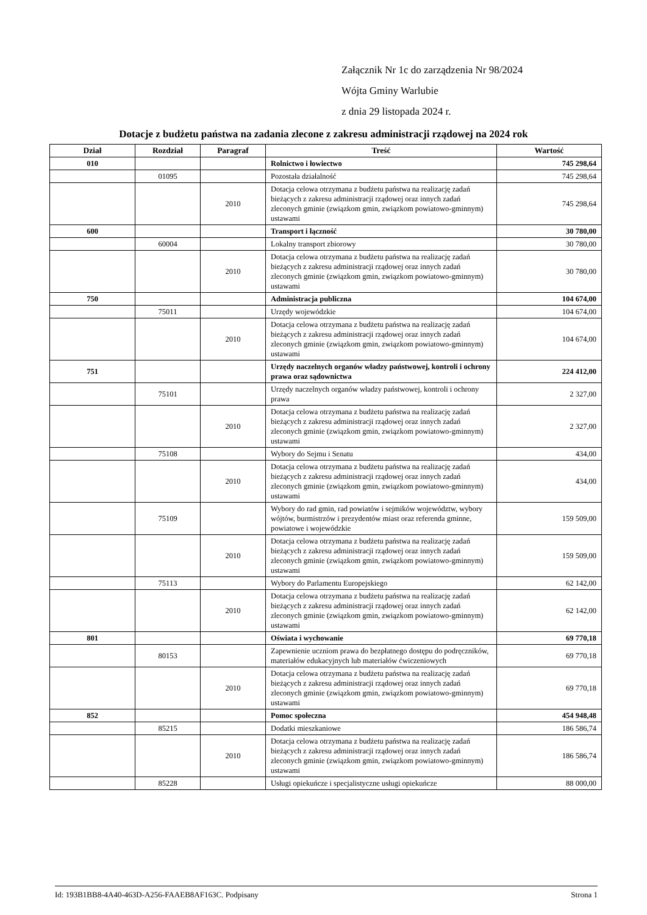Załącznik Nr 1c do zarządzenia Nr 98/2024
Wójta Gminy Warlubie
z dnia 29 listopada 2024 r.
Dotacje z budżetu państwa na zadania zlecone z zakresu administracji rządowej na 2024 rok
| Dział | Rozdział | Paragraf | Treść | Wartość |
| --- | --- | --- | --- | --- |
| 010 | | | Rolnictwo i łowiectwo | 745 298,64 |
| | 01095 | | Pozostała działalność | 745 298,64 |
| | | 2010 | Dotacja celowa otrzymana z budżetu państwa na realizację zadań bieżących z zakresu administracji rządowej oraz innych zadań zleconych gminie (związkom gmin, związkom powiatowo-gminnym) ustawami | 745 298,64 |
| 600 | | | Transport i łączność | 30 780,00 |
| | 60004 | | Lokalny transport zbiorowy | 30 780,00 |
| | | 2010 | Dotacja celowa otrzymana z budżetu państwa na realizację zadań bieżących z zakresu administracji rządowej oraz innych zadań zleconych gminie (związkom gmin, związkom powiatowo-gminnym) ustawami | 30 780,00 |
| 750 | | | Administracja publiczna | 104 674,00 |
| | 75011 | | Urzędy wojewódzkie | 104 674,00 |
| | | 2010 | Dotacja celowa otrzymana z budżetu państwa na realizację zadań bieżących z zakresu administracji rządowej oraz innych zadań zleconych gminie (związkom gmin, związkom powiatowo-gminnym) ustawami | 104 674,00 |
| 751 | | | Urzędy naczelnych organów władzy państwowej, kontroli i ochrony prawa oraz sądownictwa | 224 412,00 |
| | 75101 | | Urzędy naczelnych organów władzy państwowej, kontroli i ochrony prawa | 2 327,00 |
| | | 2010 | Dotacja celowa otrzymana z budżetu państwa na realizację zadań bieżących z zakresu administracji rządowej oraz innych zadań zleconych gminie (związkom gmin, związkom powiatowo-gminnym) ustawami | 2 327,00 |
| | 75108 | | Wybory do Sejmu i Senatu | 434,00 |
| | | 2010 | Dotacja celowa otrzymana z budżetu państwa na realizację zadań bieżących z zakresu administracji rządowej oraz innych zadań zleconych gminie (związkom gmin, związkom powiatowo-gminnym) ustawami | 434,00 |
| | 75109 | | Wybory do rad gmin, rad powiatów i sejmików województw, wybory wójtów, burmistrzów i prezydentów miast oraz referenda gminne, powiatowe i wojewódzkie | 159 509,00 |
| | | 2010 | Dotacja celowa otrzymana z budżetu państwa na realizację zadań bieżących z zakresu administracji rządowej oraz innych zadań zleconych gminie (związkom gmin, związkom powiatowo-gminnym) ustawami | 159 509,00 |
| | 75113 | | Wybory do Parlamentu Europejskiego | 62 142,00 |
| | | 2010 | Dotacja celowa otrzymana z budżetu państwa na realizację zadań bieżących z zakresu administracji rządowej oraz innych zadań zleconych gminie (związkom gmin, związkom powiatowo-gminnym) ustawami | 62 142,00 |
| 801 | | | Oświata i wychowanie | 69 770,18 |
| | 80153 | | Zapewnienie uczniom prawa do bezpłatnego dostępu do podręczników, materiałów edukacyjnych lub materiałów ćwiczeniowych | 69 770,18 |
| | | 2010 | Dotacja celowa otrzymana z budżetu państwa na realizację zadań bieżących z zakresu administracji rządowej oraz innych zadań zleconych gminie (związkom gmin, związkom powiatowo-gminnym) ustawami | 69 770,18 |
| 852 | | | Pomoc społeczna | 454 948,48 |
| | 85215 | | Dodatki mieszkaniowe | 186 586,74 |
| | | 2010 | Dotacja celowa otrzymana z budżetu państwa na realizację zadań bieżących z zakresu administracji rządowej oraz innych zadań zleconych gminie (związkom gmin, związkom powiatowo-gminnym) ustawami | 186 586,74 |
| | 85228 | | Usługi opiekuńcze i specjalistyczne usługi opiekuńcze | 88 000,00 |
Id: 193B1BB8-4A40-463D-A256-FAAEB8AF163C. Podpisany Strona 1